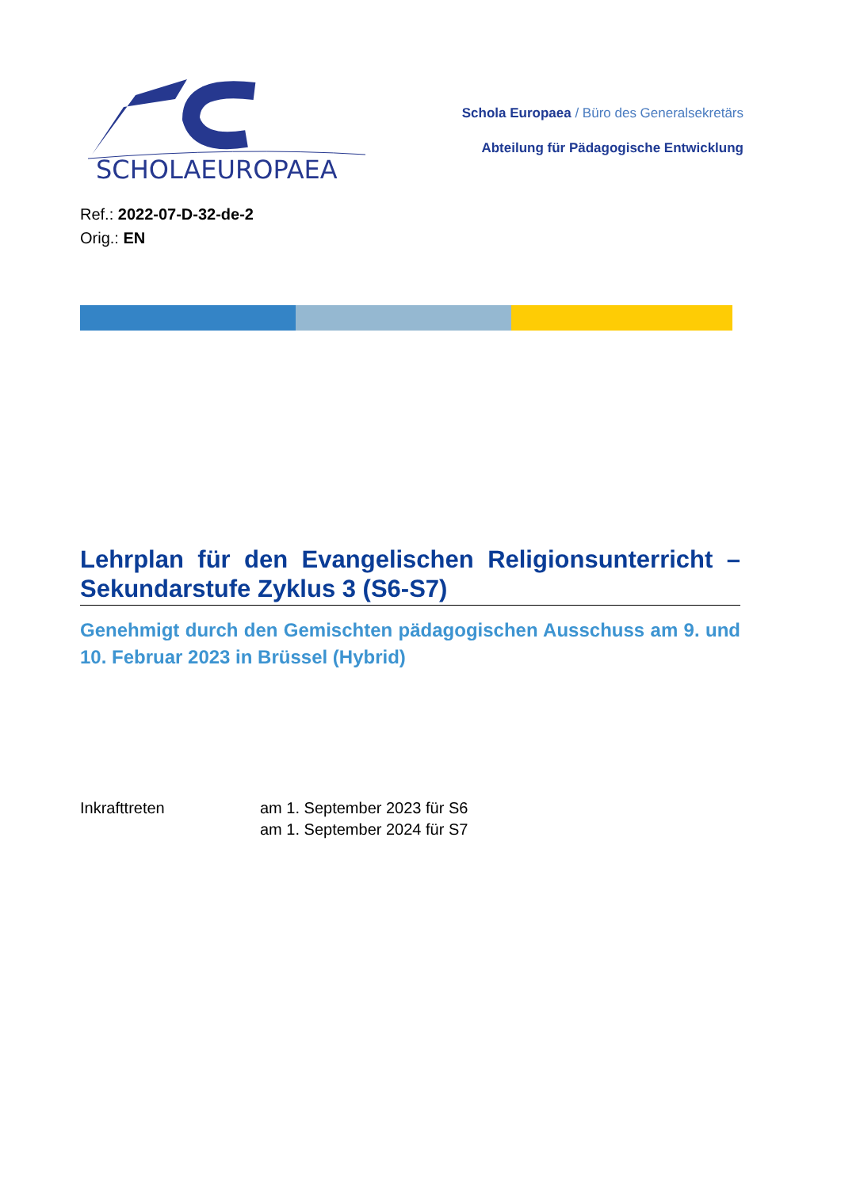SCHOLAEUROPAEA
Schola Europaea / Büro des Generalsekretärs
Abteilung für Pädagogische Entwicklung
Ref.: 2022-07-D-32-de-2
Orig.: EN
Lehrplan für den Evangelischen Religionsunterricht – Sekundarstufe Zyklus 3 (S6-S7)
Genehmigt durch den Gemischten pädagogischen Ausschuss am 9. und 10. Februar 2023 in Brüssel (Hybrid)
Inkrafttreten am 1. September 2023 für S6
am 1. September 2024 für S7